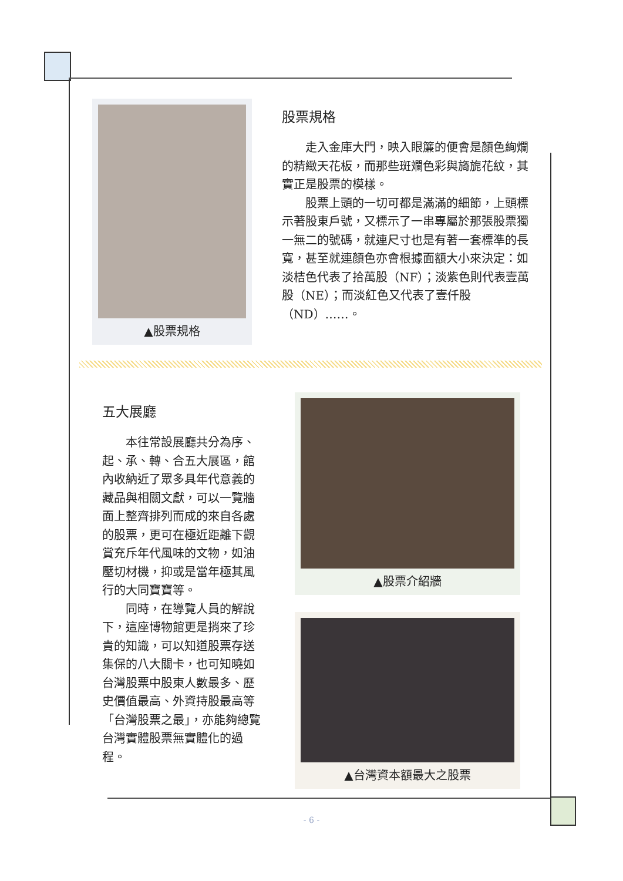▲股票規格
股票規格
走入金庫大門，映入眼簾的便會是顏色絢爛的精緻天花板，而那些斑斕色彩與旖旎花紋，其實正是股票的模樣。
股票上頭的一切可都是滿滿的細節，上頭標示著股東戶號，又標示了一串專屬於那張股票獨一無二的號碼，就連尺寸也是有著一套標準的長寬，甚至就連顏色亦會根據面額大小來決定：如淡桔色代表了拾萬股（NF）；淡紫色則代表壹萬股（NE）；而淡紅色又代表了壹仟股（ND）……。
五大展廳
本往常設展廳共分為序、起、承、轉、合五大展區，館內收納近了眾多具年代意義的藏品與相關文獻，可以一覽牆面上整齊排列而成的來自各處的股票，更可在極近距離下觀賞充斥年代風味的文物，如油壓切材機，抑或是當年極其風行的大同寶寶等。
同時，在導覽人員的解說下，這座博物館更是捎來了珍貴的知識，可以知道股票存送集保的八大關卡，也可知曉如台灣股票中股東人數最多、歷史價值最高、外資持股最高等「台灣股票之最」，亦能夠總覽台灣實體股票無實體化的過程。
▲股票介紹牆
▲台灣資本額最大之股票
- 6 -